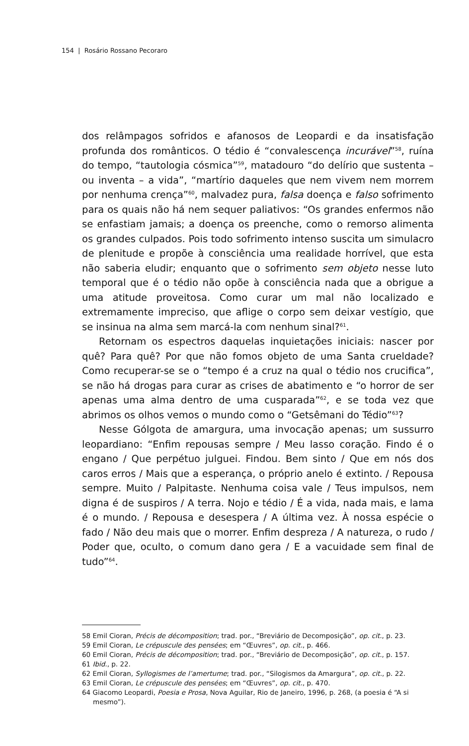154 | Rosário Rossano Pecoraro
dos relâmpagos sofridos e afanosos de Leopardi e da insatisfação profunda dos românticos. O tédio é “convalescença incurável”<sup>58</sup>, ruína do tempo, “tautologia cósmica”<sup>59</sup>, matadouro “do delírio que sustenta – ou inventa – a vida”, “martírio daqueles que nem vivem nem morrem por nenhuma crença”<sup>60</sup>, malvadez pura, falsa doença e falso sofrimento para os quais não há nem sequer paliativos: “Os grandes enfermos não se enfastiam jamais; a doença os preenche, como o remorso alimenta os grandes culpados. Pois todo sofrimento intenso suscita um simulacro de plenitude e propõe à consciência uma realidade horrível, que esta não saberia eludir; enquanto que o sofrimento sem objeto nesse luto temporal que é o tédio não opõe à consciência nada que a obrigue a uma atitude proveitosa. Como curar um mal não localizado e extremamente impreciso, que aflige o corpo sem deixar vestígio, que se insinua na alma sem marcá-la com nenhum sinal?<sup>61</sup>.
Retornam os espectros daquelas inquietações iniciais: nascer por quê? Para quê? Por que não fomos objeto de uma Santa crueldade? Como recuperar-se se o “tempo é a cruz na qual o tédio nos crucifica”, se não há drogas para curar as crises de abatimento e “o horror de ser apenas uma alma dentro de uma cusparada”<sup>62</sup>, e se toda vez que abrimos os olhos vemos o mundo como o “Getsêmani do Tédio”<sup>63</sup>?
Nesse Gólgota de amargura, uma invocação apenas; um sussurro leopardiano: “Enfim repousas sempre / Meu lasso coração. Findo é o engano / Que perpétuo julguei. Findou. Bem sinto / Que em nós dos caros erros / Mais que a esperança, o próprio anelo é extinto. / Repousa sempre. Muito / Palpitaste. Nenhuma coisa vale / Teus impulsos, nem digna é de suspiros / A terra. Nojo e tédio / É a vida, nada mais, e lama é o mundo. / Repousa e desespera / A última vez. À nossa espécie o fado / Não deu mais que o morrer. Enfim despreza / A natureza, o rudo / Poder que, oculto, o comum dano gera / E a vacuidade sem final de tudo”<sup>64</sup>.
58 Emil Cioran, Précis de décomposition; trad. por., “Breviário de Decomposição”, op. cit., p. 23.
59 Emil Cioran, Le crépuscule des pensées; em “Œuvres”, op. cit., p. 466.
60 Emil Cioran, Précis de décomposition; trad. por., “Breviário de Decomposição”, op. cit., p. 157.
61 Ibid., p. 22.
62 Emil Cioran, Syllogismes de l’amertume; trad. por., “Silogismos da Amargura”, op. cit., p. 22.
63 Emil Cioran, Le crépuscule des pensées; em “Œuvres”, op. cit., p. 470.
64 Giacomo Leopardi, Poesia e Prosa, Nova Aguilar, Rio de Janeiro, 1996, p. 268, (a poesia é “A si mesmo”).